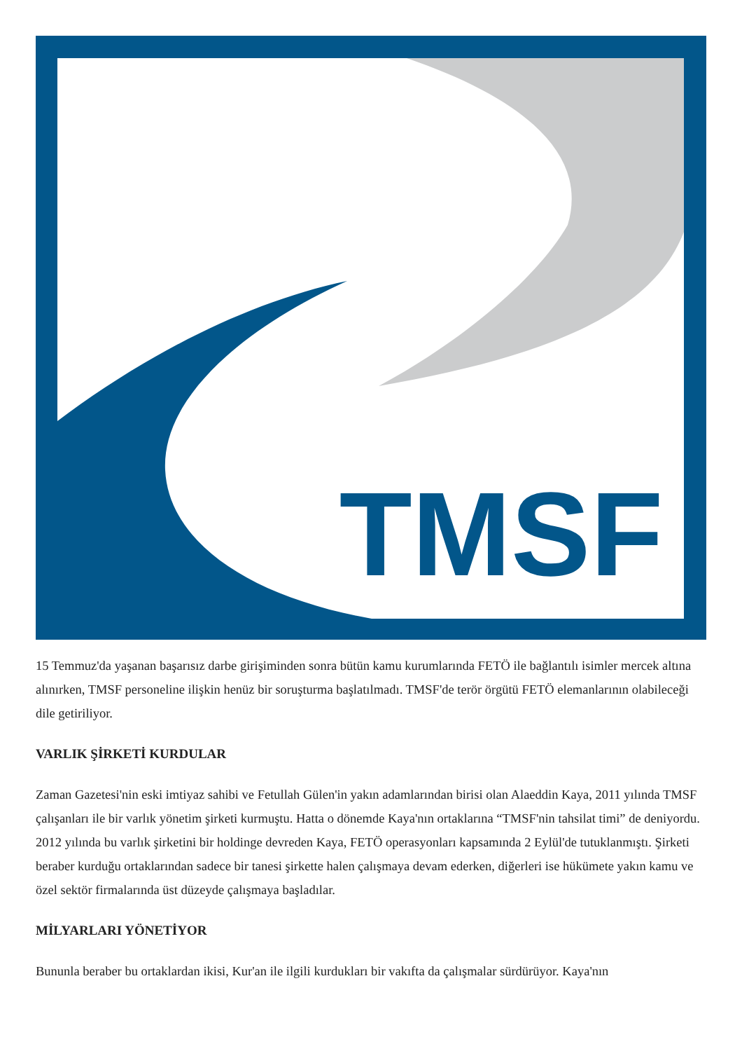TMSF
15 Temmuz'da yaşanan başarısız darbe girişiminden sonra bütün kamu kurumlarında FETÖ ile bağlantılı isimler mercek altına alınırken, TMSF personeline ilişkin henüz bir soruşturma başlatılmadı. TMSF'de terör örgütü FETÖ elemanlarının olabileceği dile getiriliyor.
VARLIK ŞİRKETİ KURDULAR
Zaman Gazetesi'nin eski imtiyaz sahibi ve Fetullah Gülen'in yakın adamlarından birisi olan Alaeddin Kaya, 2011 yılında TMSF çalışanları ile bir varlık yönetim şirketi kurmuştu. Hatta o dönemde Kaya'nın ortaklarına “TMSF'nin tahsilat timi” de deniyordu.
2012 yılında bu varlık şirketini bir holdinge devreden Kaya, FETÖ operasyonları kapsamında 2 Eylül'de tutuklanmıştı. Şirketi beraber kurduğu ortaklarından sadece bir tanesi şirkette halen çalışmaya devam ederken, diğerleri ise hükümete yakın kamu ve özel sektör firmalarında üst düzeyde çalışmaya başladılar.
MİLYARLARI YÖNETİYOR
Bununla beraber bu ortaklardan ikisi, Kur'an ile ilgili kurdukları bir vakıfta da çalışmalar sürdürüyor. Kaya'nın